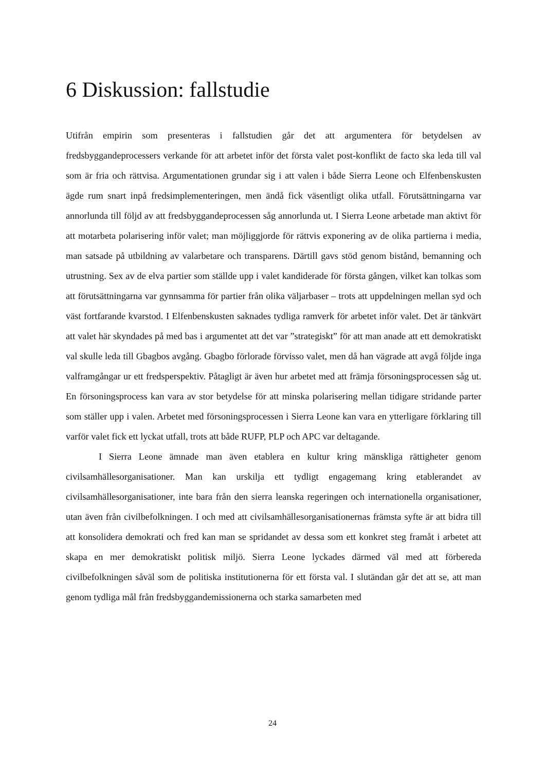6 Diskussion: fallstudie
Utifrån empirin som presenteras i fallstudien går det att argumentera för betydelsen av fredsbyggandeprocessers verkande för att arbetet inför det första valet post-konflikt de facto ska leda till val som är fria och rättvisa. Argumentationen grundar sig i att valen i både Sierra Leone och Elfenbenskusten ägde rum snart inpå fredsimplementeringen, men ändå fick väsentligt olika utfall. Förutsättningarna var annorlunda till följd av att fredsbyggandeprocessen såg annorlunda ut. I Sierra Leone arbetade man aktivt för att motarbeta polarisering inför valet; man möjliggjorde för rättvis exponering av de olika partierna i media, man satsade på utbildning av valarbetare och transparens. Därtill gavs stöd genom bistånd, bemanning och utrustning. Sex av de elva partier som ställde upp i valet kandiderade för första gången, vilket kan tolkas som att förutsättningarna var gynnsamma för partier från olika väljarbaser – trots att uppdelningen mellan syd och väst fortfarande kvarstod. I Elfenbenskusten saknades tydliga ramverk för arbetet inför valet. Det är tänkvärt att valet här skyndades på med bas i argumentet att det var ”strategiskt” för att man anade att ett demokratiskt val skulle leda till Gbagbos avgång. Gbagbo förlorade förvisso valet, men då han vägrade att avgå följde inga valframgångar ur ett fredsperspektiv. Påtagligt är även hur arbetet med att främja försoningsprocessen såg ut. En försoningsprocess kan vara av stor betydelse för att minska polarisering mellan tidigare stridande parter som ställer upp i valen. Arbetet med försoningsprocessen i Sierra Leone kan vara en ytterligare förklaring till varför valet fick ett lyckat utfall, trots att både RUFP, PLP och APC var deltagande.
I Sierra Leone ämnade man även etablera en kultur kring mänskliga rättigheter genom civilsamhällesorganisationer. Man kan urskilja ett tydligt engagemang kring etablerandet av civilsamhällesorganisationer, inte bara från den sierra leanska regeringen och internationella organisationer, utan även från civilbefolkningen. I och med att civilsamhällesorganisationernas främsta syfte är att bidra till att konsolidera demokrati och fred kan man se spridandet av dessa som ett konkret steg framåt i arbetet att skapa en mer demokratiskt politisk miljö. Sierra Leone lyckades därmed väl med att förbereda civilbefolkningen såväl som de politiska institutionerna för ett första val. I slutändan går det att se, att man genom tydliga mål från fredsbyggandemissionerna och starka samarbeten med
24